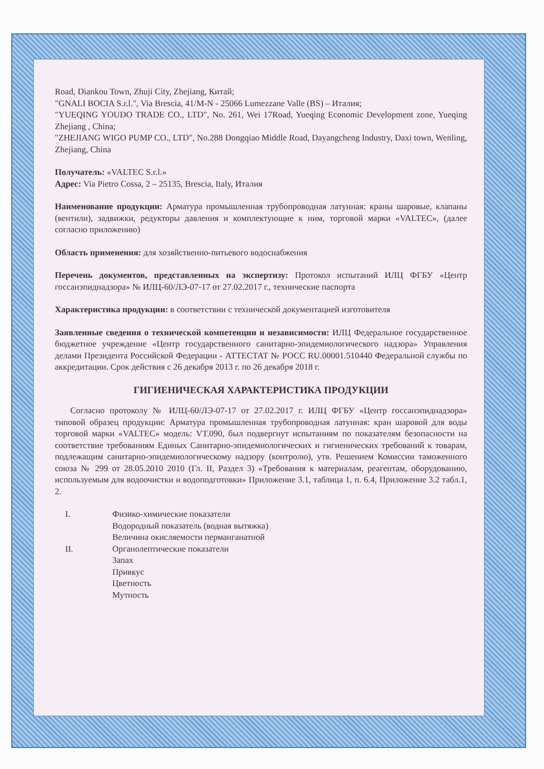Road, Diankou Town, Zhuji City, Zhejiang, Китай;
"GNALI BOCIA S.r.l.", Via Brescia, 41/M-N - 25066 Lumezzane Valle (BS) – Италия;
"YUEQING YOUDO TRADE CO., LTD", No. 261, Wei 17Road, Yueqing Economic Development zone, Yueqing Zhejiang , China;
"ZHEJIANG WIGO PUMP CO., LTD", No.288 Dongqiao Middle Road, Dayangcheng Industry, Daxi town, Wenling, Zhejiang, China
Получатель: «VALTEC S.r.l.»
Адрес: Via Pietro Cossa, 2 – 25135, Brescia, Italy, Италия
Наименование продукции: Арматура промышленная трубопроводная латунная: краны шаровые, клапаны (вентили), задвижки, редукторы давления и комплектующие к ним, торговой марки «VALTEC», (далее согласно приложению)
Область применения: для хозяйственно-питьевого водоснабжения
Перечень документов, представленных на экспертизу: Протокол испытаний ИЛЦ ФГБУ «Центр госсанэпиднадзора» № ИЛЦ-60/ЛЭ-07-17 от 27.02.2017 г., технические паспорта
Характеристика продукции: в соответствии с технической документацией изготовителя
Заявленные сведения о технической компетенции и независимости: ИЛЦ Федеральное государственное бюджетное учреждение «Центр государственного санитарно-эпидемиологического надзора» Управления делами Президента Российской Федерации - АТТЕСТАТ № РОСС RU.00001.510440 Федеральной службы по аккредитации. Срок действия с 26 декабря 2013 г. по 26 декабря 2018 г.
ГИГИЕНИЧЕСКАЯ ХАРАКТЕРИСТИКА ПРОДУКЦИИ
Согласно протоколу № ИЛЦ-60/ЛЭ-07-17 от 27.02.2017 г. ИЛЦ ФГБУ «Центр госсанэпиднадзора» типовой образец продукции: Арматура промышленная трубопроводная латунная: кран шаровой для воды торговой марки «VALTEC» модель: VT.090, был подвергнут испытаниям по показателям безопасности на соответствие требованиям Единых Санитарно-эпидемиологических и гигиенических требований к товарам, подлежащим санитарно-эпидемиологическому надзору (контролю), утв. Решением Комиссии таможенного союза № 299 от 28.05.2010 2010 (Гл. II, Раздел 3) «Требования к материалам, реагентам, оборудованию, используемым для водоочистки и водоподготовки» Приложение 3.1, таблица 1, п. 6.4, Приложение 3.2 табл.1, 2.
| I. | Физико-химические показатели Водородный показатель (водная вытяжка) Величина окисляемости перманганатной |
| II. | Органолептические показатели Запах Привкус Цветность Мутность |